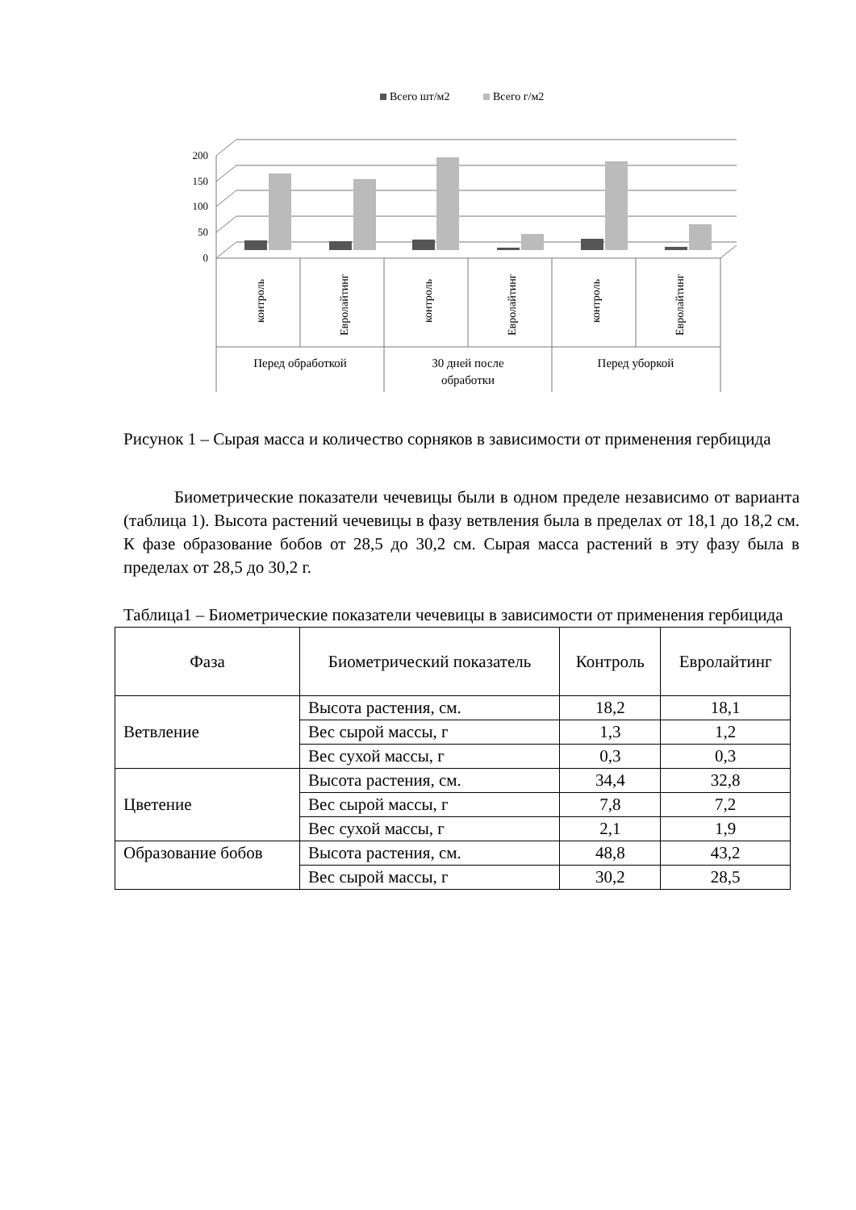Всего шт/м2
Всего г/м2
200
150
100
50
0
контроль
Евролайтинг
контроль
Евролайтинг
контроль
Евролайтинг
Перед обработкой
30 дней после
обработки
Перед уборкой
Рисунок 1 – Сырая масса и количество сорняков в зависимости от применения гербицида
Биометрические показатели чечевицы были в одном пределе независимо от варианта (таблица 1). Высота растений чечевицы в фазу ветвления была в пределах от 18,1 до 18,2 см. К фазе образование бобов от 28,5 до 30,2 см. Сырая масса растений в эту фазу была в пределах от 28,5 до 30,2 г.
Таблица1 – Биометрические показатели чечевицы в зависимости от применения гербицида
| Фаза | Биометрический показатель | Контроль | Евролайтинг |
| --- | --- | --- | --- |
| Ветвление | Высота растения, см. | 18,2 | 18,1 |
| | Вес сырой массы, г | 1,3 | 1,2 |
| | Вес сухой массы, г | 0,3 | 0,3 |
| Цветение | Высота растения, см. | 34,4 | 32,8 |
| | Вес сырой массы, г | 7,8 | 7,2 |
| | Вес сухой массы, г | 2,1 | 1,9 |
| Образование бобов | Высота растения, см. | 48,8 | 43,2 |
| | Вес сырой массы, г | 30,2 | 28,5 |